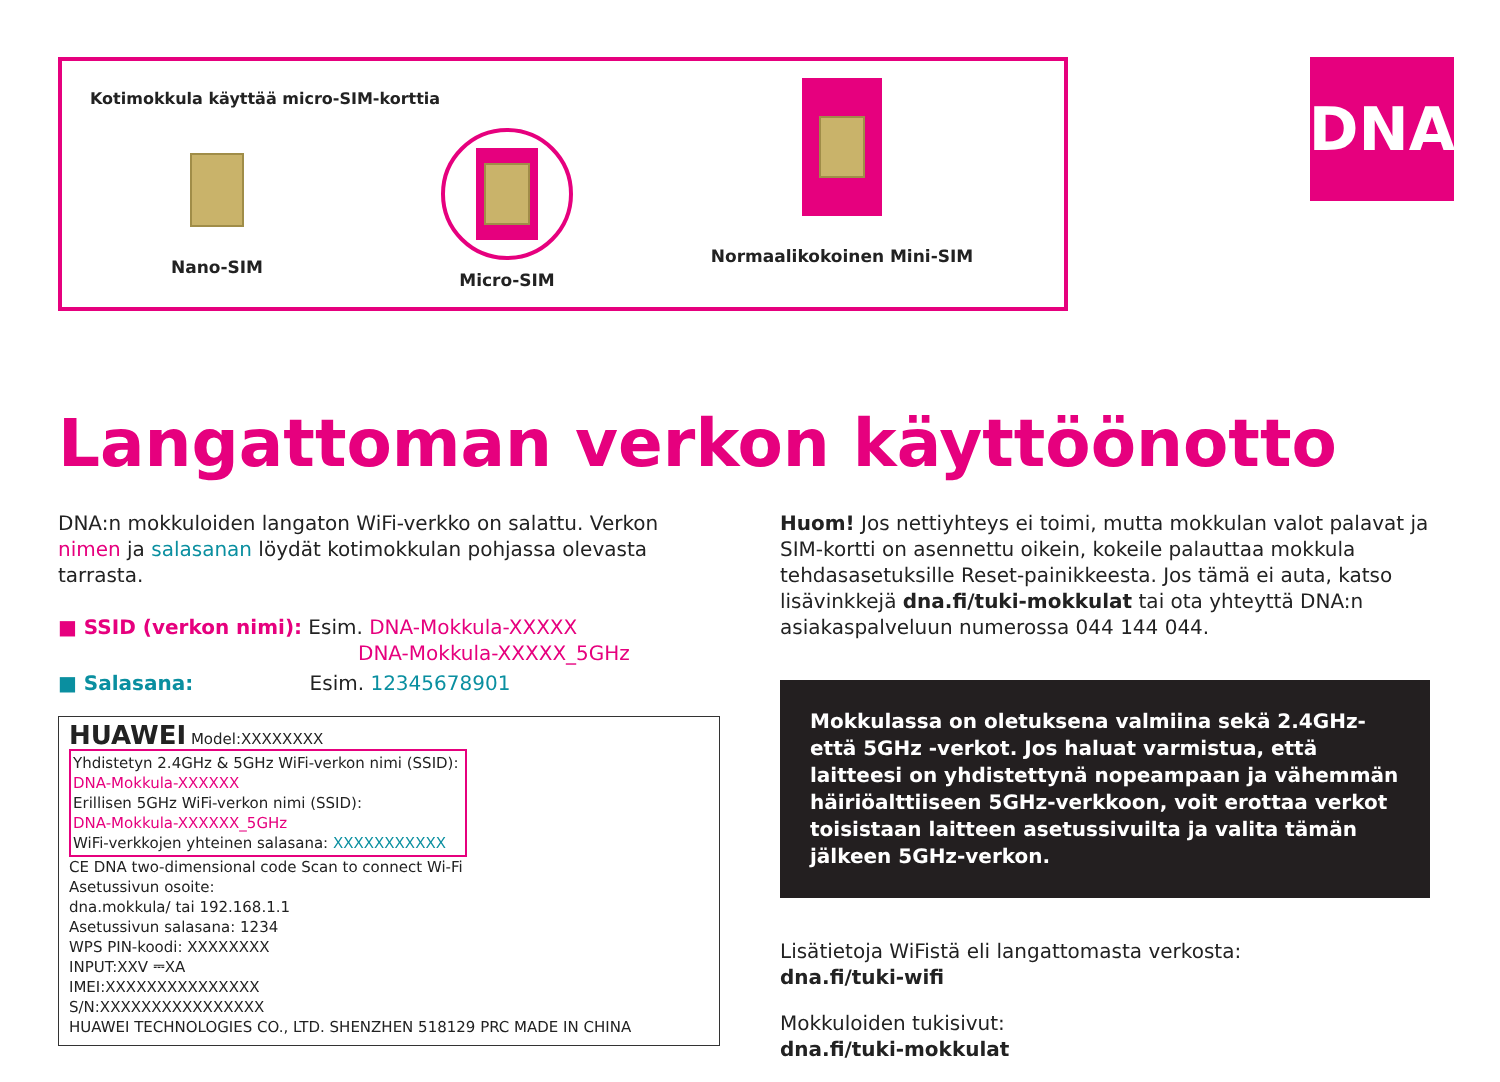Kotimokkula käyttää micro-SIM-korttia
Nano-SIM Micro-SIM Normaalikokoinen Mini-SIM
DNA
Langattoman verkon käyttöönotto
DNA:n mokkuloiden langaton WiFi-verkko on salattu. Verkon nimen ja salasanan löydät kotimokkulan pohjassa olevasta tarrasta.
■ SSID (verkon nimi): Esim. DNA-Mokkula-XXXXX
DNA-Mokkula-XXXXX_5GHz
■ Salasana: Esim. 12345678901
HUAWEI Model:XXXXXXXX
Yhdistetyn 2.4GHz & 5GHz WiFi-verkon nimi (SSID):
DNA-Mokkula-XXXXXX
Erillisen 5GHz WiFi-verkon nimi (SSID):
DNA-Mokkula-XXXXXX_5GHz
WiFi-verkkojen yhteinen salasana: XXXXXXXXXXX
CE DNA two-dimensional code Scan to connect Wi-Fi
Asetussivun osoite:
dna.mokkula/ tai 192.168.1.1
Asetussivun salasana: 1234
WPS PIN-koodi: XXXXXXXX
INPUT:XXV ⎓XA
IMEI:XXXXXXXXXXXXXXX
S/N:XXXXXXXXXXXXXXXX
HUAWEI TECHNOLOGIES CO., LTD. SHENZHEN 518129 PRC MADE IN CHINA
Huom! Jos nettiyhteys ei toimi, mutta mokkulan valot palavat ja SIM-kortti on asennettu oikein, kokeile palauttaa mokkula tehdasasetuksille Reset-painikkeesta. Jos tämä ei auta, katso lisävinkkejä dna.fi/tuki-mokkulat tai ota yhteyttä DNA:n asiakaspalveluun numerossa 044 144 044.
Mokkulassa on oletuksena valmiina sekä 2.4GHz- että 5GHz -verkot. Jos haluat varmistua, että laitteesi on yhdistettynä nopeampaan ja vähemmän häiriöalttiiseen 5GHz-verkkoon, voit erottaa verkot toisistaan laitteen asetussivuilta ja valita tämän jälkeen 5GHz-verkon.
Lisätietoja WiFistä eli langattomasta verkosta:
dna.fi/tuki-wifi
Mokkuloiden tukisivut:
dna.fi/tuki-mokkulat